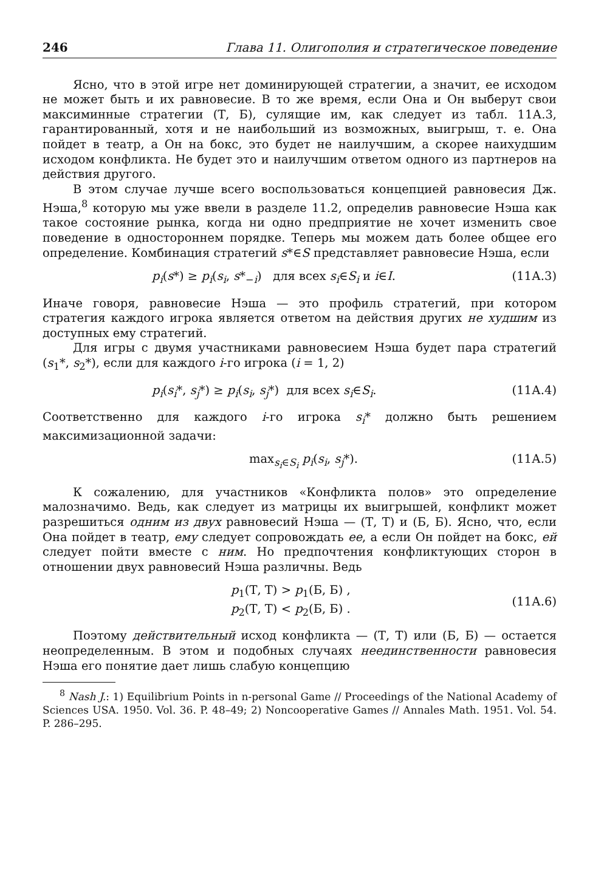246 Глава 11. Олигополия и стратегическое поведение
Ясно, что в этой игре нет доминирующей стратегии, а значит, ее исходом не может быть и их равновесие. В то же время, если Она и Он выберут свои максиминные стратегии (Т, Б), сулящие им, как следует из табл. 11А.3, гарантированный, хотя и не наибольший из возможных, выигрыш, т. е. Она пойдет в театр, а Он на бокс, это будет не наилучшим, а скорее наихудшим исходом конфликта. Не будет это и наилучшим ответом одного из партнеров на действия другого.
В этом случае лучше всего воспользоваться концепцией равновесия Дж. Нэша,<sup>8</sup> которую мы уже ввели в разделе 11.2, определив равновесие Нэша как такое состояние рынка, когда ни одно предприятие не хочет изменить свое поведение в одностороннем порядке. Теперь мы можем дать более общее его определение. Комбинация стратегий s*∈S представляет равновесие Нэша, если
p<sub>i</sub>(s*) ≥ p<sub>i</sub>(s<sub>i</sub>, s*<sub>−i</sub>) для всех s<sub>i</sub>∈S<sub>i</sub> и i∈I. (11А.3)
Иначе говоря, равновесие Нэша — это профиль стратегий, при котором стратегия каждого игрока является ответом на действия других не худшим из доступных ему стратегий.
Для игры с двумя участниками равновесием Нэша будет пара стратегий (s<sub>1</sub>*, s<sub>2</sub>*), если для каждого i-го игрока (i = 1, 2)
p<sub>i</sub>(s<sub>i</sub>*, s<sub>j</sub>*) ≥ p<sub>i</sub>(s<sub>i</sub>, s<sub>j</sub>*) для всех s<sub>i</sub>∈S<sub>i</sub>. (11А.4)
Соответственно для каждого i-го игрока s<sub>i</sub>* должно быть решением максимизационной задачи:
max<sub>s<sub>i</sub>∈S<sub>i</sub></sub> p<sub>i</sub>(s<sub>i</sub>, s<sub>j</sub>*). (11А.5)
К сожалению, для участников «Конфликта полов» это определение малозначимо. Ведь, как следует из матрицы их выигрышей, конфликт может разрешиться одним из двух равновесий Нэша — (Т, Т) и (Б, Б). Ясно, что, если Она пойдет в театр, ему следует сопровождать ее, а если Он пойдет на бокс, ей следует пойти вместе с ним. Но предпочтения конфликтующих сторон в отношении двух равновесий Нэша различны. Ведь
p<sub>1</sub>(Т, Т) > p<sub>1</sub>(Б, Б) ,
p<sub>2</sub>(Т, Т) < p<sub>2</sub>(Б, Б) . (11А.6)
Поэтому действительный исход конфликта — (Т, Т) или (Б, Б) — остается неопределенным. В этом и подобных случаях неединственности равновесия Нэша его понятие дает лишь слабую концепцию
<sup>8</sup> Nash J.: 1) Equilibrium Points in n-personal Game // Proceedings of the National Academy of Sciences USA. 1950. Vol. 36. P. 48–49; 2) Noncooperative Games // Annales Math. 1951. Vol. 54. P. 286–295.